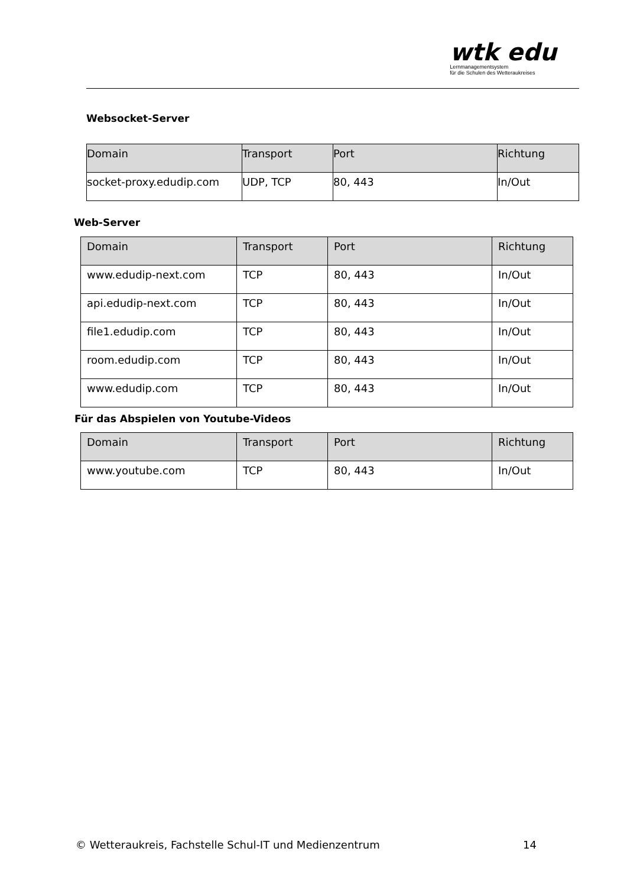wtk edu
Lernmanagementsystem
für die Schulen des Wetteraukreises
Websocket-Server
| Domain | Transport | Port | Richtung |
| --- | --- | --- | --- |
| socket-proxy.edudip.com | UDP, TCP | 80, 443 | In/Out |
Web-Server
| Domain | Transport | Port | Richtung |
| --- | --- | --- | --- |
| www.edudip-next.com | TCP | 80, 443 | In/Out |
| api.edudip-next.com | TCP | 80, 443 | In/Out |
| file1.edudip.com | TCP | 80, 443 | In/Out |
| room.edudip.com | TCP | 80, 443 | In/Out |
| www.edudip.com | TCP | 80, 443 | In/Out |
Für das Abspielen von Youtube-Videos
| Domain | Transport | Port | Richtung |
| --- | --- | --- | --- |
| www.youtube.com | TCP | 80, 443 | In/Out |
© Wetteraukreis, Fachstelle Schul-IT und Medienzentrum 14